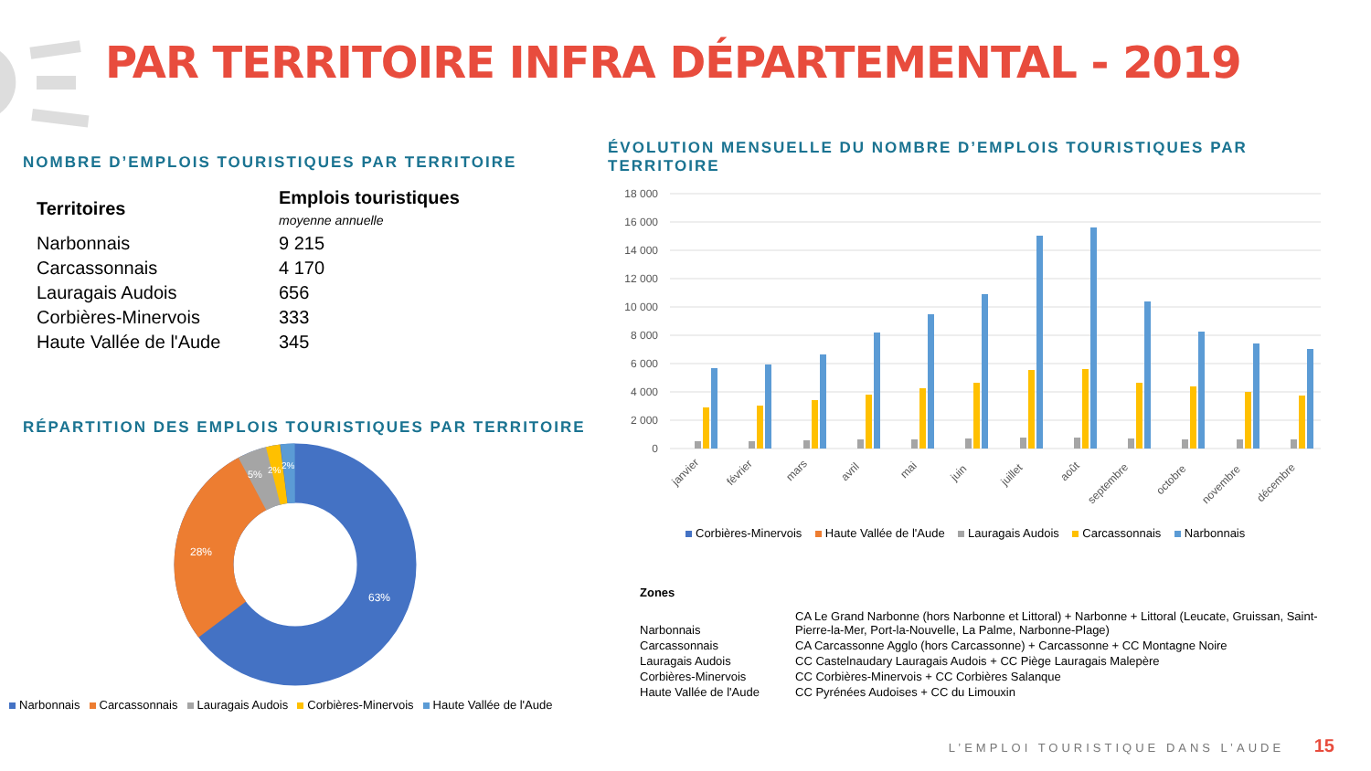PAR TERRITOIRE INFRA DÉPARTEMENTAL - 2019
NOMBRE D’EMPLOIS TOURISTIQUES PAR TERRITOIRE
| Territoires | Emplois touristiques moyenne annuelle |
| --- | --- |
| Narbonnais | 9 215 |
| Carcassonnais | 4 170 |
| Lauragais Audois | 656 |
| Corbières-Minervois | 333 |
| Haute Vallée de l'Aude | 345 |
RÉPARTITION DES EMPLOIS TOURISTIQUES PAR TERRITOIRE
63%
28%
5%
2%
2%
Narbonnais Carcassonnais Lauragais Audois Corbières-Minervois Haute Vallée de l'Aude
ÉVOLUTION MENSUELLE DU NOMBRE D’EMPLOIS TOURISTIQUES PAR TERRITOIRE
18 000
16 000
14 000
12 000
10 000
8 000
6 000
4 000
2 000
0
janvier
février
mars
avril
mai
juin
juillet
août
septembre
octobre
novembre
décembre
Corbières-Minervois Haute Vallée de l'Aude Lauragais Audois Carcassonnais Narbonnais
| Zones | |
| Narbonnais | CA Le Grand Narbonne (hors Narbonne et Littoral) + Narbonne + Littoral (Leucate, Gruissan, Saint- Pierre-la-Mer, Port-la-Nouvelle, La Palme, Narbonne-Plage) |
| Carcassonnais | CA Carcassonne Agglo (hors Carcassonne) + Carcassonne + CC Montagne Noire |
| Lauragais Audois | CC Castelnaudary Lauragais Audois + CC Piège Lauragais Malepère |
| Corbières-Minervois | CC Corbières-Minervois + CC Corbières Salanque |
| Haute Vallée de l'Aude | CC Pyrénées Audoises + CC du Limouxin |
L’EMPLOI TOURISTIQUE DANS L’AUDE 15